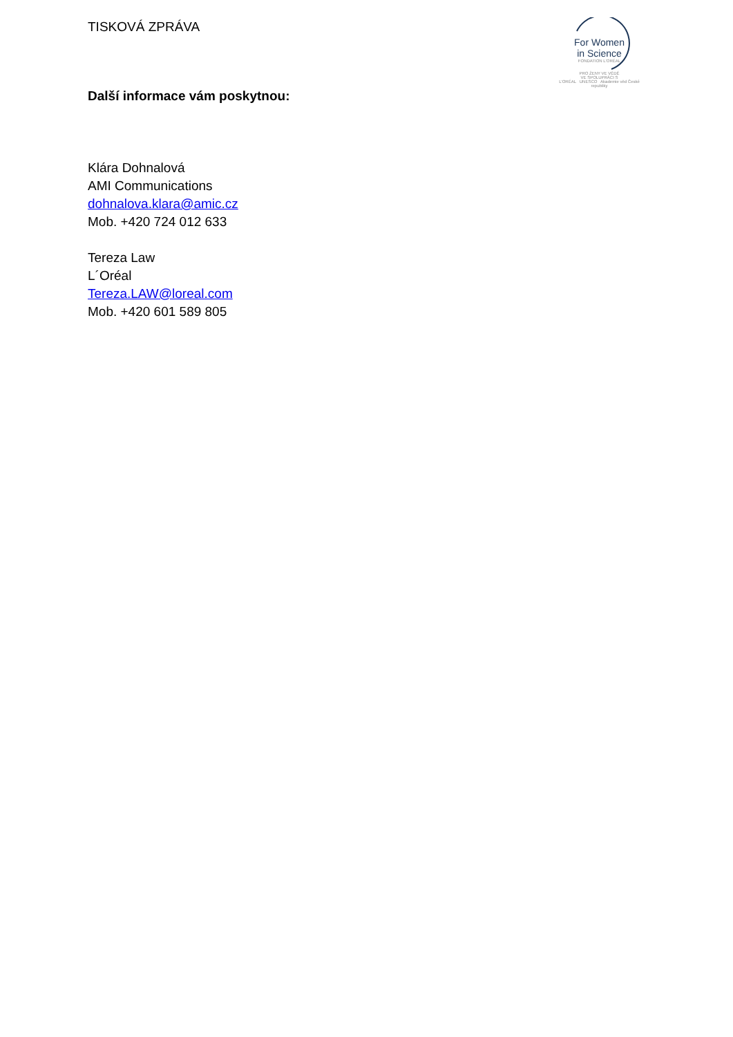TISKOVÁ ZPRÁVA
For Women
in Science
FONDATION L'ORÉAL
PRO ŽENY VE VĚDĚ
VE SPOLUPRÁCI S
L'ORÉAL UNESCO Akademie věd České republiky
Další informace vám poskytnou:
Klára Dohnalová
AMI Communications
dohnalova.klara@amic.cz
Mob. +420 724 012 633
Tereza Law
L´Oréal
Tereza.LAW@loreal.com
Mob. +420 601 589 805